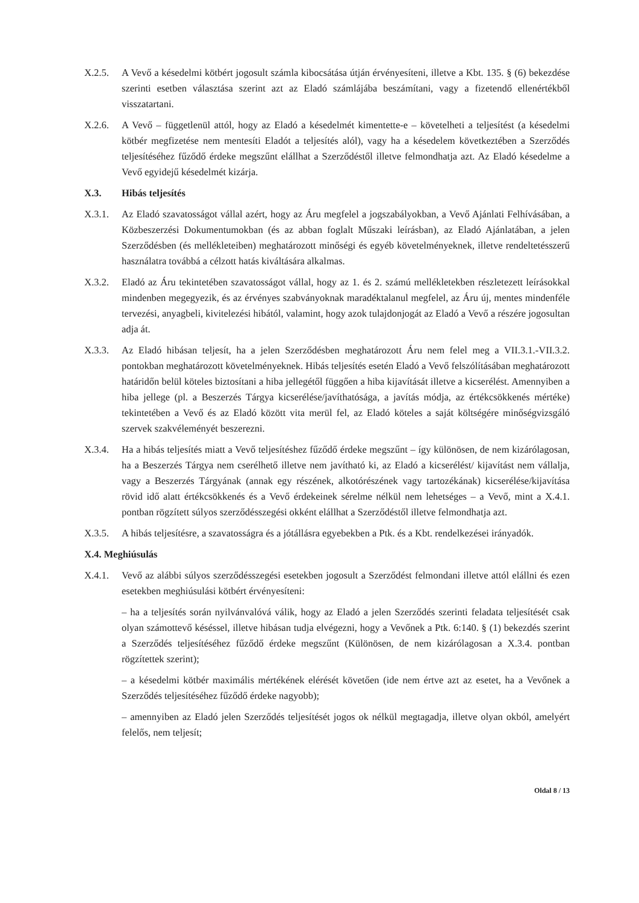X.2.5. A Vevő a késedelmi kötbért jogosult számla kibocsátása útján érvényesíteni, illetve a Kbt. 135. § (6) bekezdése szerinti esetben választása szerint azt az Eladó számlájába beszámítani, vagy a fizetendő ellenértékből visszatartani.
X.2.6. A Vevő – függetlenül attól, hogy az Eladó a késedelmét kimentette-e – követelheti a teljesítést (a késedelmi kötbér megfizetése nem mentesíti Eladót a teljesítés alól), vagy ha a késedelem következtében a Szerződés teljesítéséhez fűződő érdeke megszűnt elállhat a Szerződéstől illetve felmondhatja azt. Az Eladó késedelme a Vevő egyidejű késedelmét kizárja.
X.3. Hibás teljesítés
X.3.1. Az Eladó szavatosságot vállal azért, hogy az Áru megfelel a jogszabályokban, a Vevő Ajánlati Felhívásában, a Közbeszerzési Dokumentumokban (és az abban foglalt Műszaki leírásban), az Eladó Ajánlatában, a jelen Szerződésben (és mellékleteiben) meghatározott minőségi és egyéb követelményeknek, illetve rendeltetésszerű használatra továbbá a célzott hatás kiváltására alkalmas.
X.3.2. Eladó az Áru tekintetében szavatosságot vállal, hogy az 1. és 2. számú mellékletekben részletezett leírásokkal mindenben megegyezik, és az érvényes szabványoknak maradéktalanul megfelel, az Áru új, mentes mindenféle tervezési, anyagbeli, kivitelezési hibától, valamint, hogy azok tulajdonjogát az Eladó a Vevő a részére jogosultan adja át.
X.3.3. Az Eladó hibásan teljesít, ha a jelen Szerződésben meghatározott Áru nem felel meg a VII.3.1.-VII.3.2. pontokban meghatározott követelményeknek. Hibás teljesítés esetén Eladó a Vevő felszólításában meghatározott határidőn belül köteles biztosítani a hiba jellegétől függően a hiba kijavítását illetve a kicserélést. Amennyiben a hiba jellege (pl. a Beszerzés Tárgya kicserélése/javíthatósága, a javítás módja, az értékcsökkenés mértéke) tekintetében a Vevő és az Eladó között vita merül fel, az Eladó köteles a saját költségére minőségvizsgáló szervek szakvéleményét beszerezni.
X.3.4. Ha a hibás teljesítés miatt a Vevő teljesítéshez fűződő érdeke megszűnt – így különösen, de nem kizárólagosan, ha a Beszerzés Tárgya nem cserélhető illetve nem javítható ki, az Eladó a kicserélést/ kijavítást nem vállalja, vagy a Beszerzés Tárgyának (annak egy részének, alkotórészének vagy tartozékának) kicserélése/kijavítása rövid idő alatt értékcsökkenés és a Vevő érdekeinek sérelme nélkül nem lehetséges – a Vevő, mint a X.4.1. pontban rögzített súlyos szerződésszegési okként elállhat a Szerződéstől illetve felmondhatja azt.
X.3.5. A hibás teljesítésre, a szavatosságra és a jótállásra egyebekben a Ptk. és a Kbt. rendelkezései irányadók.
X.4. Meghiúsulás
X.4.1. Vevő az alábbi súlyos szerződésszegési esetekben jogosult a Szerződést felmondani illetve attól elállni és ezen esetekben meghiúsulási kötbért érvényesíteni:
– ha a teljesítés során nyilvánvalóvá válik, hogy az Eladó a jelen Szerződés szerinti feladata teljesítését csak olyan számottevő késéssel, illetve hibásan tudja elvégezni, hogy a Vevőnek a Ptk. 6:140. § (1) bekezdés szerint a Szerződés teljesítéséhez fűződő érdeke megszűnt (Különösen, de nem kizárólagosan a X.3.4. pontban rögzítettek szerint);
– a késedelmi kötbér maximális mértékének elérését követően (ide nem értve azt az esetet, ha a Vevőnek a Szerződés teljesítéséhez fűződő érdeke nagyobb);
– amennyiben az Eladó jelen Szerződés teljesítését jogos ok nélkül megtagadja, illetve olyan okból, amelyért felelős, nem teljesít;
Oldal 8 / 13